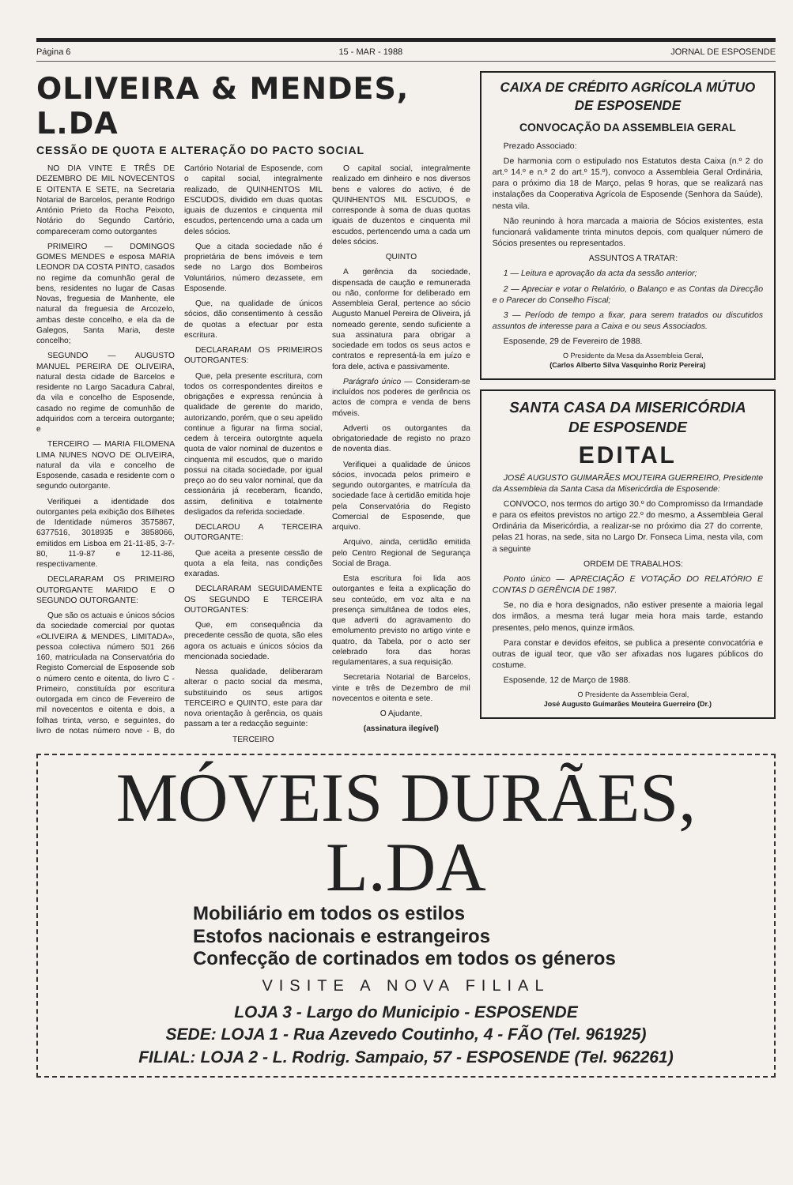Página 6 15 - MAR - 1988 JORNAL DE ESPOSENDE
OLIVEIRA & MENDES, L.DA
CESSÃO DE QUOTA E ALTERAÇÃO DO PACTO SOCIAL
NO DIA VINTE E TRÊS DE DEZEMBRO DE MIL NOVECENTOS E OITENTA E SETE, na Secretaria Notarial de Barcelos, perante Rodrigo António Prieto da Rocha Peixoto, Notário do Segundo Cartório, compareceram como outorgantes
PRIMEIRO — DOMINGOS GOMES MENDES e esposa MARIA LEONOR DA COSTA PINTO, casados no regime da comunhão geral de bens, residentes no lugar de Casas Novas, freguesia de Manhente, ele natural da freguesia de Arcozelo, ambas deste concelho, e ela da de Galegos, Santa Maria, deste concelho;
SEGUNDO — AUGUSTO MANUEL PEREIRA DE OLIVEIRA, natural desta cidade de Barcelos e residente no Largo Sacadura Cabral, da vila e concelho de Esposende, casado no regime de comunhão de adquiridos com a terceira outorgante; e
TERCEIRO — MARIA FILOMENA LIMA NUNES NOVO DE OLIVEIRA, natural da vila e concelho de Esposende, casada e residente com o segundo outorgante.
Verifiquei a identidade dos outorgantes pela exibição dos Bilhetes de Identidade números 3575867, 6377516, 3018935 e 3858066, emitidos em Lisboa em 21-11-85, 3-7-80, 11-9-87 e 12-11-86, respectivamente.
DECLARARAM OS PRIMEIRO OUTORGANTE MARIDO E O SEGUNDO OUTORGANTE:
Que são os actuais e únicos sócios da sociedade comercial por quotas «OLIVEIRA & MENDES, LIMITADA», pessoa colectiva número 501 266 160, matriculada na Conservatória do Registo Comercial de Esposende sob o número cento e oitenta, do livro C - Primeiro, constituída por escritura outorgada em cinco de Fevereiro de mil novecentos e oitenta e dois, a folhas trinta, verso, e seguintes, do livro de notas número nove - B, do Cartório Notarial de Esposende, com o capital social, integralmente realizado, de QUINHENTOS MIL ESCUDOS, dividido em duas quotas iguais de duzentos e cinquenta mil escudos, pertencendo uma a cada um deles sócios.
Que a citada sociedade não é proprietária de bens imóveis e tem sede no Largo dos Bombeiros Voluntários, número dezassete, em Esposende.
Que, na qualidade de únicos sócios, dão consentimento à cessão de quotas a efectuar por esta escritura.
DECLARARAM OS PRIMEIROS OUTORGANTES:
Que, pela presente escritura, com todos os correspondentes direitos e obrigações e expressa renúncia à qualidade de gerente do marido, autorizando, porém, que o seu apelido continue a figurar na firma social, cedem à terceira outorgtnte aquela quota de valor nominal de duzentos e cinquenta mil escudos, que o marido possui na citada sociedade, por igual preço ao do seu valor nominal, que da cessionária já receberam, ficando, assim, definitiva e totalmente desligados da referida sociedade.
DECLAROU A TERCEIRA OUTORGANTE:
Que aceita a presente cessão de quota a ela feita, nas condições exaradas.
DECLARARAM SEGUIDAMENTE OS SEGUNDO E TERCEIRA OUTORGANTES:
Que, em consequência da precedente cessão de quota, são eles agora os actuais e únicos sócios da mencionada sociedade.
Nessa qualidade, deliberaram alterar o pacto social da mesma, substituindo os seus artigos TERCEIRO e QUINTO, este para dar nova orientação à gerência, os quais passam a ter a redacção seguinte:
TERCEIRO
O capital social, integralmente realizado em dinheiro e nos diversos bens e valores do activo, é de QUINHENTOS MIL ESCUDOS, e corresponde à soma de duas quotas iguais de duzentos e cinquenta mil escudos, pertencendo uma a cada um deles sócios.
QUINTO
A gerência da sociedade, dispensada de caução e remunerada ou não, conforme for deliberado em Assembleia Geral, pertence ao sócio Augusto Manuel Pereira de Oliveira, já nomeado gerente, sendo suficiente a sua assinatura para obrigar a sociedade em todos os seus actos e contratos e representá-la em juízo e fora dele, activa e passivamente.
Parágrafo único — Consideram-se incluídos nos poderes de gerência os actos de compra e venda de bens móveis.
Adverti os outorgantes da obrigatoriedade de registo no prazo de noventa dias.
Verifiquei a qualidade de únicos sócios, invocada pelos primeiro e segundo outorgantes, e matrícula da sociedade face à certidão emitida hoje pela Conservatória do Registo Comercial de Esposende, que arquivo.
Arquivo, ainda, certidão emitida pelo Centro Regional de Segurança Social de Braga.
Esta escritura foi lida aos outorgantes e feita a explicação do seu conteúdo, em voz alta e na presença simultânea de todos eles, que adverti do agravamento do emolumento previsto no artigo vinte e quatro, da Tabela, por o acto ser celebrado fora das horas regulamentares, a sua requisição.
Secretaria Notarial de Barcelos, vinte e três de Dezembro de mil novecentos e oitenta e sete.
O Ajudante,
(assinatura ilegível)
CAIXA DE CRÉDITO AGRÍCOLA MÚTUO
DE ESPOSENDE
CONVOCAÇÃO DA ASSEMBLEIA GERAL
Prezado Associado:
De harmonia com o estipulado nos Estatutos desta Caixa (n.º 2 do art.º 14.º e n.º 2 do art.º 15.º), convoco a Assembleia Geral Ordinária, para o próximo dia 18 de Março, pelas 9 horas, que se realizará nas instalações da Cooperativa Agrícola de Esposende (Senhora da Saúde), nesta vila.
Não reunindo à hora marcada a maioria de Sócios existentes, esta funcionará validamente trinta minutos depois, com qualquer número de Sócios presentes ou representados.
ASSUNTOS A TRATAR:
1 — Leitura e aprovação da acta da sessão anterior;
2 — Apreciar e votar o Relatório, o Balanço e as Contas da Direcção e o Parecer do Conselho Fiscal;
3 — Período de tempo a fixar, para serem tratados ou discutidos assuntos de interesse para a Caixa e ou seus Associados.
Esposende, 29 de Fevereiro de 1988.
O Presidente da Mesa da Assembleia Geral,
(Carlos Alberto Silva Vasquinho Roriz Pereira)
SANTA CASA DA MISERICÓRDIA
DE ESPOSENDE
EDITAL
JOSÉ AUGUSTO GUIMARÃES MOUTEIRA GUERREIRO, Presidente da Assembleia da Santa Casa da Misericórdia de Esposende:
CONVOCO, nos termos do artigo 30.º do Compromisso da Irmandade e para os efeitos previstos no artigo 22.º do mesmo, a Assembleia Geral Ordinária da Misericórdia, a realizar-se no próximo dia 27 do corrente, pelas 21 horas, na sede, sita no Largo Dr. Fonseca Lima, nesta vila, com a seguinte
ORDEM DE TRABALHOS:
Ponto único — APRECIAÇÃO E VOTAÇÃO DO RELATÓRIO E CONTAS D GERÊNCIA DE 1987.
Se, no dia e hora designados, não estiver presente a maioria legal dos irmãos, a mesma terá lugar meia hora mais tarde, estando presentes, pelo menos, quinze irmãos.
Para constar e devidos efeitos, se publica a presente convocatória e outras de igual teor, que vão ser afixadas nos lugares públicos do costume.
Esposende, 12 de Março de 1988.
O Presidente da Assembleia Geral,
José Augusto Guimarães Mouteira Guerreiro (Dr.)
MÓVEIS DURÃES, L.DA
Mobiliário em todos os estilos
Estofos nacionais e estrangeiros
Confecção de cortinados em todos os géneros
VISITE A NOVA FILIAL
LOJA 3 - Largo do Municipio - ESPOSENDE
SEDE: LOJA 1 - Rua Azevedo Coutinho, 4 - FÃO (Tel. 961925)
FILIAL: LOJA 2 - L. Rodrig. Sampaio, 57 - ESPOSENDE (Tel. 962261)